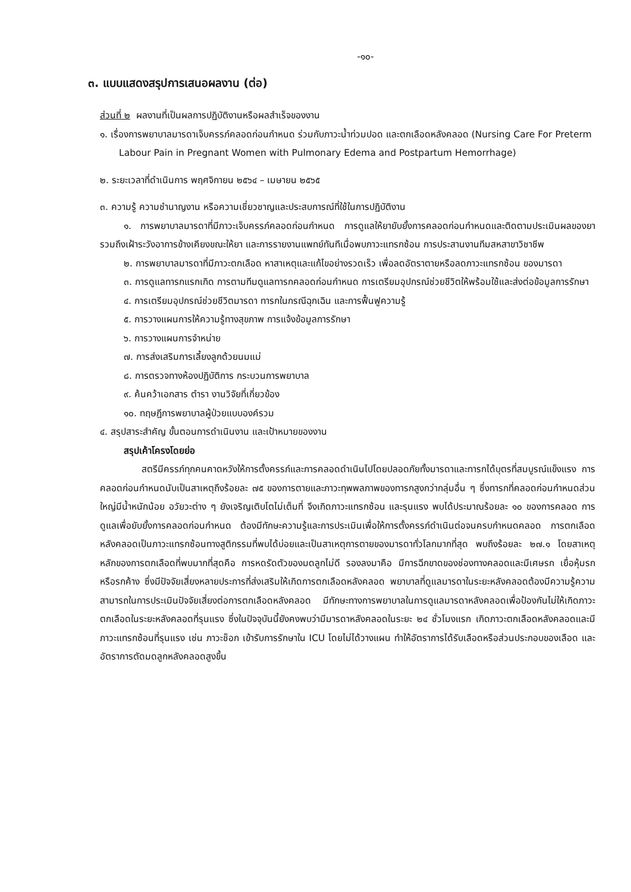-๑๐-
๓. แบบแสดงสรุปการเสนอผลงาน (ต่อ)
ส่วนที่ ๒ ผลงานที่เป็นผลการปฏิบัติงานหรือผลสำเร็จของงาน
๑. เรื่องการพยาบาลมารดาเจ็บครรภ์คลอดก่อนกำหนด ร่วมกับภาวะน้ำท่วมปอด และตกเลือดหลังคลอด (Nursing Care For Preterm Labour Pain in Pregnant Women with Pulmonary Edema and Postpartum Hemorrhage)
๒. ระยะเวลาที่ดำเนินการ พฤศจิกายน ๒๕๖๔ – เมษายน ๒๕๖๕
๓. ความรู้ ความชำนาญงาน หรือความเชี่ยวชาญและประสบการณ์ที่ใช้ในการปฏิบัติงาน
๑. การพยาบาลมารดาที่มีภาวะเจ็บครรภ์คลอดก่อนกำหนด การดูแลให้ยายับยั้งการคลอดก่อนกำหนดและติดตามประเมินผลของยารวมถึงเฝ้าระวังอาการข้างเคียงขณะให้ยา และการรายงานแพทย์ทันทีเมื่อพบภาวะแทรกซ้อน การประสานงานทีมสหสาขาวิชาชีพ
๒. การพยาบาลมารดาที่มีภาวะตกเลือด หาสาเหตุและแก้ไขอย่างรวดเร็ว เพื่อลดอัตราตายหรือลดภาวะแทรกซ้อน ของมารดา
๓. การดูแลทารกแรกเกิด การตามทีมดูแลทารกคลอดก่อนกำหนด การเตรียมอุปกรณ์ช่วยชีวิตให้พร้อมใช้และส่งต่อข้อมูลการรักษา
๔. การเตรียมอุปกรณ์ช่วยชีวิตมารดา ทารกในกรณีฉุกเฉิน และการฟื้นฟูความรู้
๕. การวางแผนการให้ความรู้ทางสุขภาพ การแจ้งข้อมูลการรักษา
๖. การวางแผนการจำหน่าย
๗. การส่งเสริมการเลี้ยงลูกด้วยนมแม่
๘. การตรวจทางห้องปฏิบัติการ กระบวนการพยาบาล
๙. ค้นคว้าเอกสาร ตำรา งานวิจัยที่เกี่ยวข้อง
๑๐. ทฤษฎีการพยาบาลผู้ป่วยแบบองค์รวม
๔. สรุปสาระสำคัญ ขั้นตอนการดำเนินงาน และเป้าหมายของงาน
สรุปเค้าโครงโดยย่อ
สตรีมีครรภ์ทุกคนคาดหวังให้การตั้งครรภ์และการคลอดดำเนินไปโดยปลอดภัยทั้งมารดาและทารกได้บุตรที่สมบูรณ์แข็งแรง การคลอดก่อนกำหนดนับเป็นสาเหตุถึงร้อยละ ๗๕ ของการตายและภาวะทุพพลภาพของทารกสูงกว่ากลุ่มอื่น ๆ ซึ่งทารกที่คลอดก่อนกำหนดส่วนใหญ่มีน้ำหนักน้อย อวัยวะต่าง ๆ ยังเจริญเติบโตไม่เต็มที่ จึงเกิดภาวะแทรกซ้อน และรุนแรง พบได้ประมาณร้อยละ ๑๐ ของการคลอด การดูแลเพื่อยับยั้งการคลอดก่อนกำหนด ต้องมีทักษะความรู้และการประเมินเพื่อให้การตั้งครรภ์ดำเนินต่อจนครบกำหนดคลอด การตกเลือดหลังคลอดเป็นภาวะแทรกซ้อนทางสูติกรรมที่พบได้บ่อยและเป็นสาเหตุการตายของมารดาทั่วโลกมากที่สุด พบถึงร้อยละ ๒๗.๑ โดยสาเหตุหลักของการตกเลือดที่พบมากที่สุดคือ การหดรัดตัวของมดลูกไม่ดี รองลงมาคือ มีการฉีกขาดของช่องทางคลอดและมีเศษรก เยื่อหุ้มรก หรือรกค้าง ซึ่งมีปัจจัยเสี่ยงหลายประการที่ส่งเสริมให้เกิดการตกเลือดหลังคลอด พยาบาลที่ดูแลมารดาในระยะหลังคลอดต้องมีความรู้ความสามารถในการประเมินปัจจัยเสี่ยงต่อการตกเลือดหลังคลอด มีทักษะทางการพยาบาลในการดูแลมารดาหลังคลอดเพื่อป้องกันไม่ให้เกิดภาวะตกเลือดในระยะหลังคลอดที่รุนแรง ซึ่งในปัจจุบันนี้ยังคงพบว่ามีมารดาหลังคลอดในระยะ ๒๔ ชั่วโมงแรก เกิดภาวะตกเลือดหลังคลอดและมีภาวะแทรกซ้อนที่รุนแรง เช่น ภาวะช็อก เข้ารับการรักษาใน ICU โดยไม่ได้วางแผน ทำให้อัตราการได้รับเลือดหรือส่วนประกอบของเลือด และอัตราการตัดมดลูกหลังคลอดสูงขึ้น